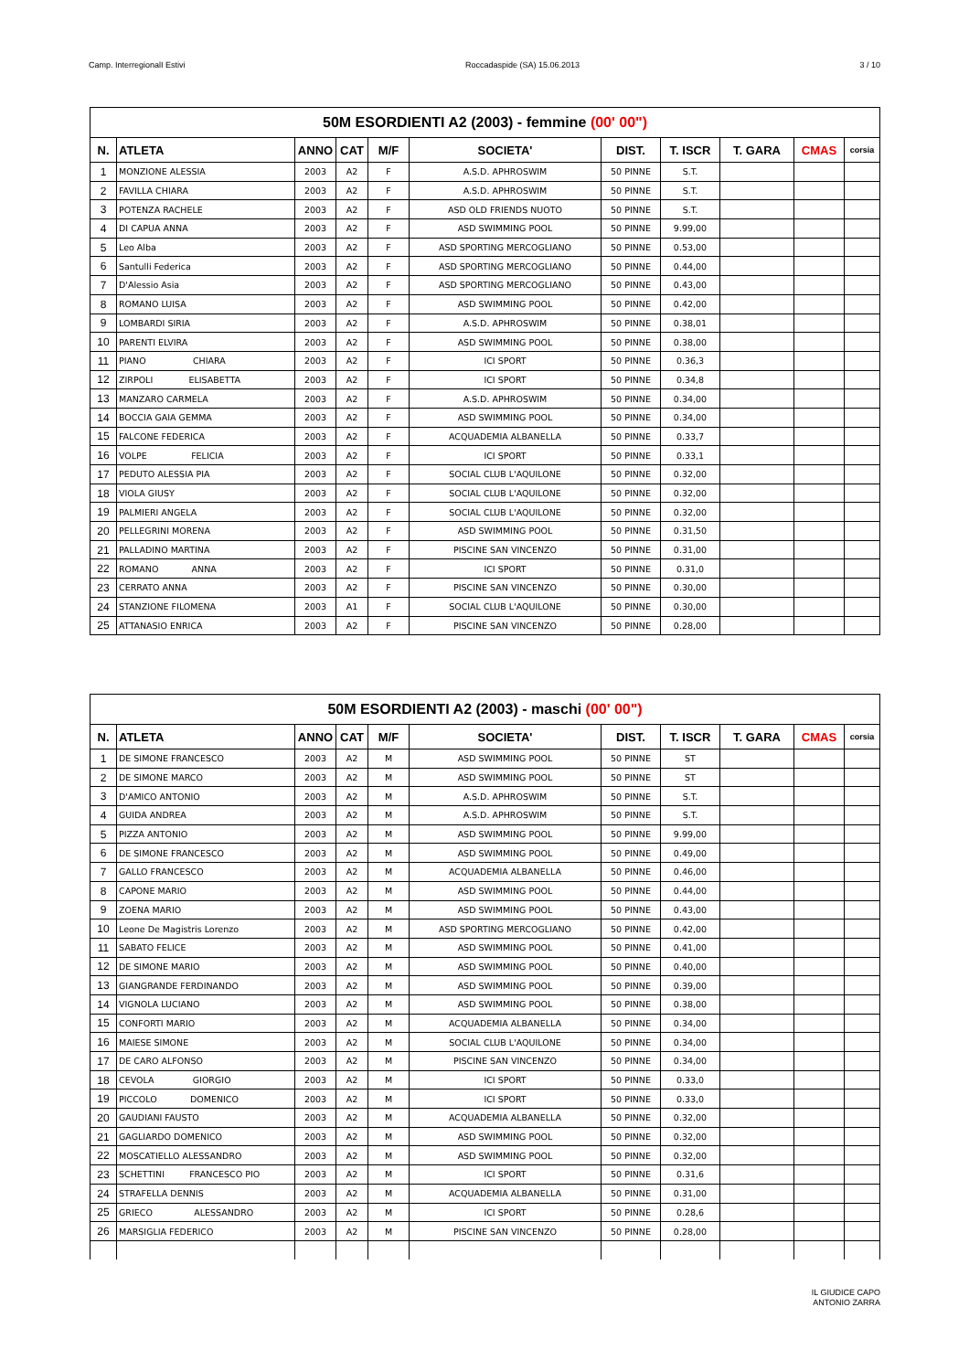Camp. InterregionalI Estivi Roccadaspide (SA) 15.06.2013 3 / 10
| 50M ESORDIENTI A2 (2003) - femmine (00' 00") | | | | | | | | | | |
| --- | --- | --- | --- | --- | --- | --- | --- | --- | --- | --- |
| N. | ATLETA | ANNO | CAT | M/F | SOCIETA' | DIST. | T. ISCR | T. GARA | CMAS | corsia |
| 1 | MONZIONE ALESSIA | 2003 | A2 | F | A.S.D. APHROSWIM | 50 PINNE | S.T. | | | |
| 2 | FAVILLA CHIARA | 2003 | A2 | F | A.S.D. APHROSWIM | 50 PINNE | S.T. | | | |
| 3 | POTENZA RACHELE | 2003 | A2 | F | ASD OLD FRIENDS NUOTO | 50 PINNE | S.T. | | | |
| 4 | DI CAPUA ANNA | 2003 | A2 | F | ASD SWIMMING POOL | 50 PINNE | 9.99,00 | | | |
| 5 | Leo Alba | 2003 | A2 | F | ASD SPORTING MERCOGLIANO | 50 PINNE | 0.53,00 | | | |
| 6 | Santulli Federica | 2003 | A2 | F | ASD SPORTING MERCOGLIANO | 50 PINNE | 0.44,00 | | | |
| 7 | D'Alessio Asia | 2003 | A2 | F | ASD SPORTING MERCOGLIANO | 50 PINNE | 0.43,00 | | | |
| 8 | ROMANO LUISA | 2003 | A2 | F | ASD SWIMMING POOL | 50 PINNE | 0.42,00 | | | |
| 9 | LOMBARDI SIRIA | 2003 | A2 | F | A.S.D. APHROSWIM | 50 PINNE | 0.38,01 | | | |
| 10 | PARENTI ELVIRA | 2003 | A2 | F | ASD SWIMMING POOL | 50 PINNE | 0.38,00 | | | |
| 11 | PIANO CHIARA | 2003 | A2 | F | ICI SPORT | 50 PINNE | 0.36,3 | | | |
| 12 | ZIRPOLI ELISABETTA | 2003 | A2 | F | ICI SPORT | 50 PINNE | 0.34,8 | | | |
| 13 | MANZARO CARMELA | 2003 | A2 | F | A.S.D. APHROSWIM | 50 PINNE | 0.34,00 | | | |
| 14 | BOCCIA GAIA GEMMA | 2003 | A2 | F | ASD SWIMMING POOL | 50 PINNE | 0.34,00 | | | |
| 15 | FALCONE FEDERICA | 2003 | A2 | F | ACQUADEMIA ALBANELLA | 50 PINNE | 0.33,7 | | | |
| 16 | VOLPE FELICIA | 2003 | A2 | F | ICI SPORT | 50 PINNE | 0.33,1 | | | |
| 17 | PEDUTO ALESSIA PIA | 2003 | A2 | F | SOCIAL CLUB L'AQUILONE | 50 PINNE | 0.32,00 | | | |
| 18 | VIOLA GIUSY | 2003 | A2 | F | SOCIAL CLUB L'AQUILONE | 50 PINNE | 0.32,00 | | | |
| 19 | PALMIERI ANGELA | 2003 | A2 | F | SOCIAL CLUB L'AQUILONE | 50 PINNE | 0.32,00 | | | |
| 20 | PELLEGRINI MORENA | 2003 | A2 | F | ASD SWIMMING POOL | 50 PINNE | 0.31,50 | | | |
| 21 | PALLADINO MARTINA | 2003 | A2 | F | PISCINE SAN VINCENZO | 50 PINNE | 0.31,00 | | | |
| 22 | ROMANO ANNA | 2003 | A2 | F | ICI SPORT | 50 PINNE | 0.31,0 | | | |
| 23 | CERRATO ANNA | 2003 | A2 | F | PISCINE SAN VINCENZO | 50 PINNE | 0.30,00 | | | |
| 24 | STANZIONE FILOMENA | 2003 | A1 | F | SOCIAL CLUB L'AQUILONE | 50 PINNE | 0.30,00 | | | |
| 25 | ATTANASIO ENRICA | 2003 | A2 | F | PISCINE SAN VINCENZO | 50 PINNE | 0.28,00 | | | |
| 50M ESORDIENTI A2 (2003) - maschi (00' 00") | | | | | | | | | | |
| --- | --- | --- | --- | --- | --- | --- | --- | --- | --- | --- |
| N. | ATLETA | ANNO | CAT | M/F | SOCIETA' | DIST. | T. ISCR | T. GARA | CMAS | corsia |
| 1 | DE SIMONE FRANCESCO | 2003 | A2 | M | ASD SWIMMING POOL | 50 PINNE | ST | | | |
| 2 | DE SIMONE MARCO | 2003 | A2 | M | ASD SWIMMING POOL | 50 PINNE | ST | | | |
| 3 | D'AMICO ANTONIO | 2003 | A2 | M | A.S.D. APHROSWIM | 50 PINNE | S.T. | | | |
| 4 | GUIDA ANDREA | 2003 | A2 | M | A.S.D. APHROSWIM | 50 PINNE | S.T. | | | |
| 5 | PIZZA ANTONIO | 2003 | A2 | M | ASD SWIMMING POOL | 50 PINNE | 9.99,00 | | | |
| 6 | DE SIMONE FRANCESCO | 2003 | A2 | M | ASD SWIMMING POOL | 50 PINNE | 0.49,00 | | | |
| 7 | GALLO FRANCESCO | 2003 | A2 | M | ACQUADEMIA ALBANELLA | 50 PINNE | 0.46,00 | | | |
| 8 | CAPONE MARIO | 2003 | A2 | M | ASD SWIMMING POOL | 50 PINNE | 0.44,00 | | | |
| 9 | ZOENA MARIO | 2003 | A2 | M | ASD SWIMMING POOL | 50 PINNE | 0.43,00 | | | |
| 10 | Leone De Magistris Lorenzo | 2003 | A2 | M | ASD SPORTING MERCOGLIANO | 50 PINNE | 0.42,00 | | | |
| 11 | SABATO FELICE | 2003 | A2 | M | ASD SWIMMING POOL | 50 PINNE | 0.41,00 | | | |
| 12 | DE SIMONE MARIO | 2003 | A2 | M | ASD SWIMMING POOL | 50 PINNE | 0.40,00 | | | |
| 13 | GIANGRANDE FERDINANDO | 2003 | A2 | M | ASD SWIMMING POOL | 50 PINNE | 0.39,00 | | | |
| 14 | VIGNOLA LUCIANO | 2003 | A2 | M | ASD SWIMMING POOL | 50 PINNE | 0.38,00 | | | |
| 15 | CONFORTI MARIO | 2003 | A2 | M | ACQUADEMIA ALBANELLA | 50 PINNE | 0.34,00 | | | |
| 16 | MAIESE SIMONE | 2003 | A2 | M | SOCIAL CLUB L'AQUILONE | 50 PINNE | 0.34,00 | | | |
| 17 | DE CARO ALFONSO | 2003 | A2 | M | PISCINE SAN VINCENZO | 50 PINNE | 0.34,00 | | | |
| 18 | CEVOLA GIORGIO | 2003 | A2 | M | ICI SPORT | 50 PINNE | 0.33,0 | | | |
| 19 | PICCOLO DOMENICO | 2003 | A2 | M | ICI SPORT | 50 PINNE | 0.33,0 | | | |
| 20 | GAUDIANI FAUSTO | 2003 | A2 | M | ACQUADEMIA ALBANELLA | 50 PINNE | 0.32,00 | | | |
| 21 | GAGLIARDO DOMENICO | 2003 | A2 | M | ASD SWIMMING POOL | 50 PINNE | 0.32,00 | | | |
| 22 | MOSCATIELLO ALESSANDRO | 2003 | A2 | M | ASD SWIMMING POOL | 50 PINNE | 0.32,00 | | | |
| 23 | SCHETTINI FRANCESCO PIO | 2003 | A2 | M | ICI SPORT | 50 PINNE | 0.31,6 | | | |
| 24 | STRAFELLA DENNIS | 2003 | A2 | M | ACQUADEMIA ALBANELLA | 50 PINNE | 0.31,00 | | | |
| 25 | GRIECO ALESSANDRO | 2003 | A2 | M | ICI SPORT | 50 PINNE | 0.28,6 | | | |
| 26 | MARSIGLIA FEDERICO | 2003 | A2 | M | PISCINE SAN VINCENZO | 50 PINNE | 0.28,00 | | | |
IL GIUDICE CAPO
ANTONIO ZARRA